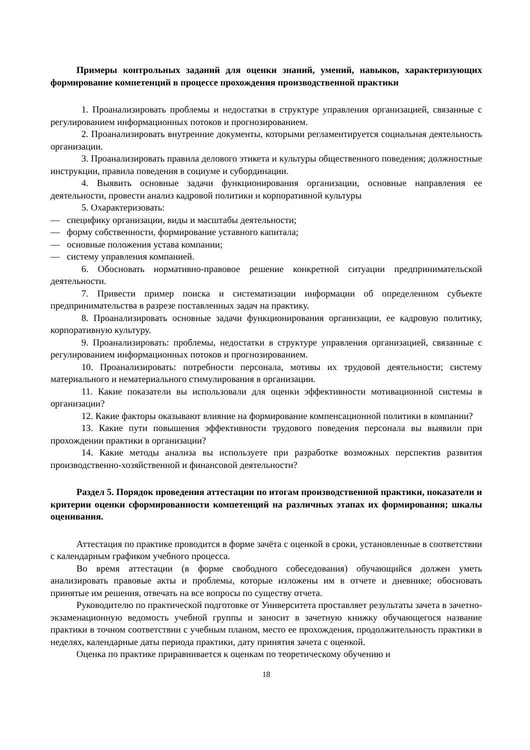Примеры контрольных заданий для оценки знаний, умений, навыков, характеризующих формирование компетенций в процессе прохождения производственной практики
1. Проанализировать проблемы и недостатки в структуре управления организацией, связанные с регулированием информационных потоков и прогнозированием.
2. Проанализировать внутренние документы, которыми регламентируется социальная деятельность организации.
3. Проанализировать правила делового этикета и культуры общественного поведения; должностные инструкции, правила поведения в социуме и субординации.
4. Выявить основные задачи функционирования организации, основные направления ее деятельности, провести анализ кадровой политики и корпоративной культуры
5. Охарактеризовать:
— специфику организации, виды и масштабы деятельности;
— форму собственности, формирование уставного капитала;
— основные положения устава компании;
— систему управления компанией.
6. Обосновать нормативно-правовое решение конкретной ситуации предпринимательской деятельности.
7. Привести пример поиска и систематизации информации об определенном субъекте предпринимательства в разрезе поставленных задач на практику.
8. Проанализировать основные задачи функционирования организации, ее кадровую политику, корпоративную культуру.
9. Проанализировать: проблемы, недостатки в структуре управления организацией, связанные с регулированием информационных потоков и прогнозированием.
10. Проанализировать: потребности персонала, мотивы их трудовой деятельности; систему материального и нематериального стимулирования в организации.
11. Какие показатели вы использовали для оценки эффективности мотивационной системы в организации?
12. Какие факторы оказывают влияние на формирование компенсационной политики в компании?
13. Какие пути повышения эффективности трудового поведения персонала вы выявили при прохождении практики в организации?
14. Какие методы анализа вы используете при разработке возможных перспектив развития производственно-хозяйственной и финансовой деятельности?
Раздел 5. Порядок проведения аттестации по итогам производственной практики, показатели и критерии оценки сформированности компетенций на различных этапах их формирования; шкалы оценивания.
Аттестация по практике проводится в форме зачёта с оценкой в сроки, установленные в соответствии с календарным графиком учебного процесса.
Во время аттестации (в форме свободного собеседования) обучающийся должен уметь анализировать правовые акты и проблемы, которые изложены им в отчете и дневнике; обосновать принятые им решения, отвечать на все вопросы по существу отчета.
Руководителю по практической подготовке от Университета проставляет результаты зачета в зачетно-экзаменационную ведомость учебной группы и заносит в зачетную книжку обучающегося название практики в точном соответствии с учебным планом, место ее прохождения, продолжительность практики в неделях, календарные даты периода практики, дату принятия зачета с оценкой.
Оценка по практике приравнивается к оценкам по теоретическому обучению и
18